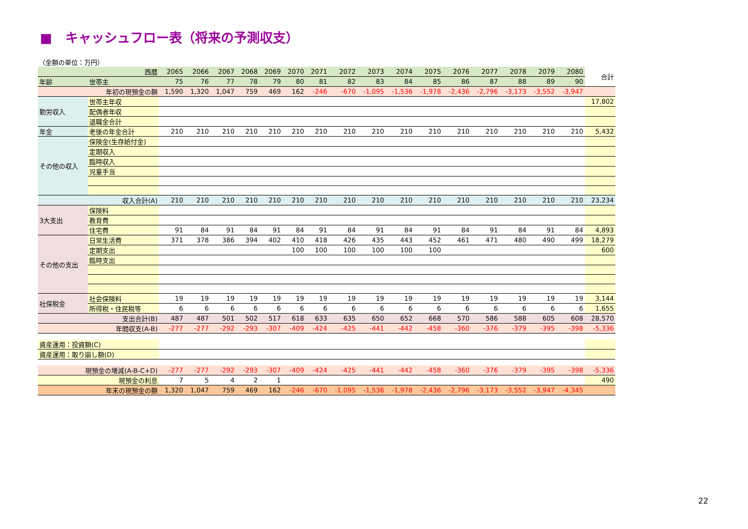■　キャッシュフロー表（将来の予測収支）
（金額の単位：万円）
| 西暦 | | 2065 | 2066 | 2067 | 2068 | 2069 | 2070 | 2071 | 2072 | 2073 | 2074 | 2075 | 2076 | 2077 | 2078 | 2079 | 2080 | 合計 |
| --- | --- | --- | --- | --- | --- | --- | --- | --- | --- | --- | --- | --- | --- | --- | --- | --- | --- | --- |
| 年齢 | 世帯主 | 75 | 76 | 77 | 78 | 79 | 80 | 81 | 82 | 83 | 84 | 85 | 86 | 87 | 88 | 89 | 90 | |
| 年初の現預金の額 | | 1,590 | 1,320 | 1,047 | 759 | 469 | 162 | -246 | -670 | -1,095 | -1,536 | -1,978 | -2,436 | -2,796 | -3,173 | -3,552 | -3,947 | |
| 勤労収入 | 世帯主年収 | | | | | | | | | | | | | | | | | 17,802 |
| | 配偶者年収 | | | | | | | | | | | | | | | | | |
| | 退職金合計 | | | | | | | | | | | | | | | | | |
| 年金 | 老後の年金合計 | 210 | 210 | 210 | 210 | 210 | 210 | 210 | 210 | 210 | 210 | 210 | 210 | 210 | 210 | 210 | 210 | 5,432 |
| その他の収入 | 保険金(生存給付金) | | | | | | | | | | | | | | | | | |
| | 定期収入 | | | | | | | | | | | | | | | | | |
| | 臨時収入 | | | | | | | | | | | | | | | | | |
| | 児童手当 | | | | | | | | | | | | | | | | | |
| 収入合計(A) | | 210 | 210 | 210 | 210 | 210 | 210 | 210 | 210 | 210 | 210 | 210 | 210 | 210 | 210 | 210 | 210 | 23,234 |
| 3大支出 | 保険料 | | | | | | | | | | | | | | | | | |
| | 教育費 | | | | | | | | | | | | | | | | | |
| | 住宅費 | 91 | 84 | 91 | 84 | 91 | 84 | 91 | 84 | 91 | 84 | 91 | 84 | 91 | 84 | 91 | 84 | 4,893 |
| その他の支出 | 日常生活費 | 371 | 378 | 386 | 394 | 402 | 410 | 418 | 426 | 435 | 443 | 452 | 461 | 471 | 480 | 490 | 499 | 18,279 |
| | 定期支出 | | | | | | 100 | 100 | 100 | 100 | 100 | 100 | | | | | | 600 |
| | 臨時支出 | | | | | | | | | | | | | | | | | |
| 社保税金 | 社会保険料 | 19 | 19 | 19 | 19 | 19 | 19 | 19 | 19 | 19 | 19 | 19 | 19 | 19 | 19 | 19 | 19 | 3,144 |
| | 所得税・住民税等 | 6 | 6 | 6 | 6 | 6 | 6 | 6 | 6 | 6 | 6 | 6 | 6 | 6 | 6 | 6 | 6 | 1,655 |
| 支出合計(B) | | 487 | 487 | 501 | 502 | 517 | 618 | 633 | 635 | 650 | 652 | 668 | 570 | 586 | 588 | 605 | 608 | 28,570 |
| 年間収支(A-B) | | -277 | -277 | -292 | -293 | -307 | -409 | -424 | -425 | -441 | -442 | -458 | -360 | -376 | -379 | -395 | -398 | -5,336 |
| 資産運用：投資額(C) | | | | | | | | | | | | | | | | | | |
| 資産運用：取り崩し額(D) | | | | | | | | | | | | | | | | | | |
| 現預金の増減(A-B-C+D) | | -277 | -277 | -292 | -293 | -307 | -409 | -424 | -425 | -441 | -442 | -458 | -360 | -376 | -379 | -395 | -398 | -5,336 |
| 現預金の利息 | | 7 | 5 | 4 | 2 | 1 | | | | | | | | | | | | 490 |
| 年末の現預金の額 | | 1,320 | 1,047 | 759 | 469 | 162 | -246 | -670 | -1,095 | -1,536 | -1,978 | -2,436 | -2,796 | -3,173 | -3,552 | -3,947 | -4,345 | |
22